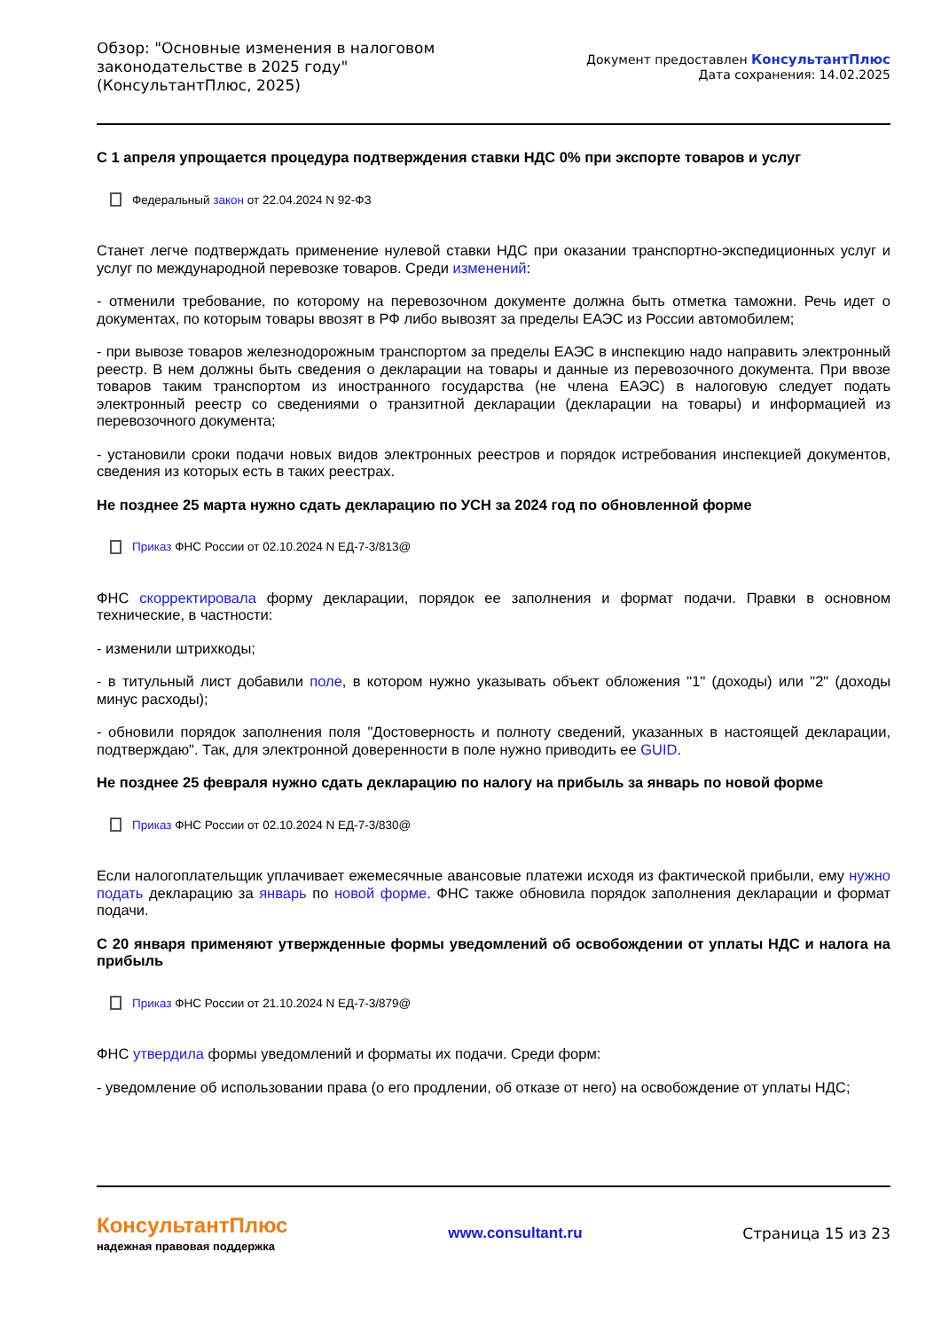Обзор: "Основные изменения в налоговом
законодательстве в 2025 году"
(КонсультантПлюс, 2025)
Документ предоставлен КонсультантПлюс
Дата сохранения: 14.02.2025
С 1 апреля упрощается процедура подтверждения ставки НДС 0% при экспорте товаров и услуг
Федеральный закон от 22.04.2024 N 92-ФЗ
Станет легче подтверждать применение нулевой ставки НДС при оказании транспортно-экспедиционных услуг и услуг по международной перевозке товаров. Среди изменений:
- отменили требование, по которому на перевозочном документе должна быть отметка таможни. Речь идет о документах, по которым товары ввозят в РФ либо вывозят за пределы ЕАЭС из России автомобилем;
- при вывозе товаров железнодорожным транспортом за пределы ЕАЭС в инспекцию надо направить электронный реестр. В нем должны быть сведения о декларации на товары и данные из перевозочного документа. При ввозе товаров таким транспортом из иностранного государства (не члена ЕАЭС) в налоговую следует подать электронный реестр со сведениями о транзитной декларации (декларации на товары) и информацией из перевозочного документа;
- установили сроки подачи новых видов электронных реестров и порядок истребования инспекцией документов, сведения из которых есть в таких реестрах.
Не позднее 25 марта нужно сдать декларацию по УСН за 2024 год по обновленной форме
Приказ ФНС России от 02.10.2024 N ЕД-7-3/813@
ФНС скорректировала форму декларации, порядок ее заполнения и формат подачи. Правки в основном технические, в частности:
- изменили штрихкоды;
- в титульный лист добавили поле, в котором нужно указывать объект обложения "1" (доходы) или "2" (доходы минус расходы);
- обновили порядок заполнения поля "Достоверность и полноту сведений, указанных в настоящей декларации, подтверждаю". Так, для электронной доверенности в поле нужно приводить ее GUID.
Не позднее 25 февраля нужно сдать декларацию по налогу на прибыль за январь по новой форме
Приказ ФНС России от 02.10.2024 N ЕД-7-3/830@
Если налогоплательщик уплачивает ежемесячные авансовые платежи исходя из фактической прибыли, ему нужно подать декларацию за январь по новой форме. ФНС также обновила порядок заполнения декларации и формат подачи.
С 20 января применяют утвержденные формы уведомлений об освобождении от уплаты НДС и налога на прибыль
Приказ ФНС России от 21.10.2024 N ЕД-7-3/879@
ФНС утвердила формы уведомлений и форматы их подачи. Среди форм:
- уведомление об использовании права (о его продлении, об отказе от него) на освобождение от уплаты НДС;
КонсультантПлюс
надежная правовая поддержка
www.consultant.ru Страница 15 из 23